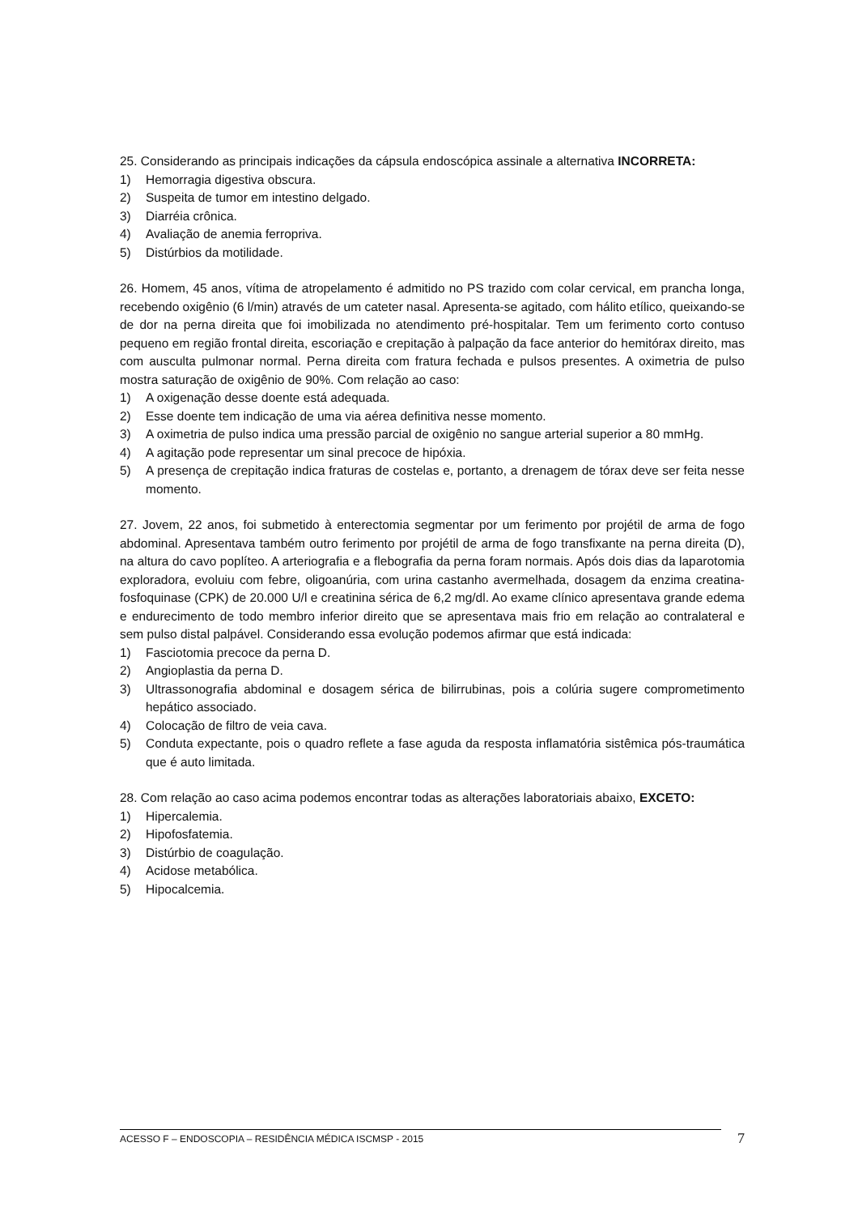25. Considerando as principais indicações da cápsula endoscópica assinale a alternativa INCORRETA:
1) Hemorragia digestiva obscura.
2) Suspeita de tumor em intestino delgado.
3) Diarréia crônica.
4) Avaliação de anemia ferropriva.
5) Distúrbios da motilidade.
26. Homem, 45 anos, vítima de atropelamento é admitido no PS trazido com colar cervical, em prancha longa, recebendo oxigênio (6 l/min) através de um cateter nasal. Apresenta-se agitado, com hálito etílico, queixando-se de dor na perna direita que foi imobilizada no atendimento pré-hospitalar. Tem um ferimento corto contuso pequeno em região frontal direita, escoriação e crepitação à palpação da face anterior do hemitórax direito, mas com ausculta pulmonar normal. Perna direita com fratura fechada e pulsos presentes. A oximetria de pulso mostra saturação de oxigênio de 90%. Com relação ao caso:
1) A oxigenação desse doente está adequada.
2) Esse doente tem indicação de uma via aérea definitiva nesse momento.
3) A oximetria de pulso indica uma pressão parcial de oxigênio no sangue arterial superior a 80 mmHg.
4) A agitação pode representar um sinal precoce de hipóxia.
5) A presença de crepitação indica fraturas de costelas e, portanto, a drenagem de tórax deve ser feita nesse momento.
27. Jovem, 22 anos, foi submetido à enterectomia segmentar por um ferimento por projétil de arma de fogo abdominal. Apresentava também outro ferimento por projétil de arma de fogo transfixante na perna direita (D), na altura do cavo poplíteo. A arteriografia e a flebografia da perna foram normais. Após dois dias da laparotomia exploradora, evoluiu com febre, oligoanúria, com urina castanho avermelhada, dosagem da enzima creatina-fosfoquinase (CPK) de 20.000 U/l e creatinina sérica de 6,2 mg/dl. Ao exame clínico apresentava grande edema e endurecimento de todo membro inferior direito que se apresentava mais frio em relação ao contralateral e sem pulso distal palpável. Considerando essa evolução podemos afirmar que está indicada:
1) Fasciotomia precoce da perna D.
2) Angioplastia da perna D.
3) Ultrassonografia abdominal e dosagem sérica de bilirrubinas, pois a colúria sugere comprometimento hepático associado.
4) Colocação de filtro de veia cava.
5) Conduta expectante, pois o quadro reflete a fase aguda da resposta inflamatória sistêmica pós-traumática que é auto limitada.
28. Com relação ao caso acima podemos encontrar todas as alterações laboratoriais abaixo, EXCETO:
1) Hipercalemia.
2) Hipofosfatemia.
3) Distúrbio de coagulação.
4) Acidose metabólica.
5) Hipocalcemia.
ACESSO F – ENDOSCOPIA – RESIDÊNCIA MÉDICA ISCMSP - 2015 7